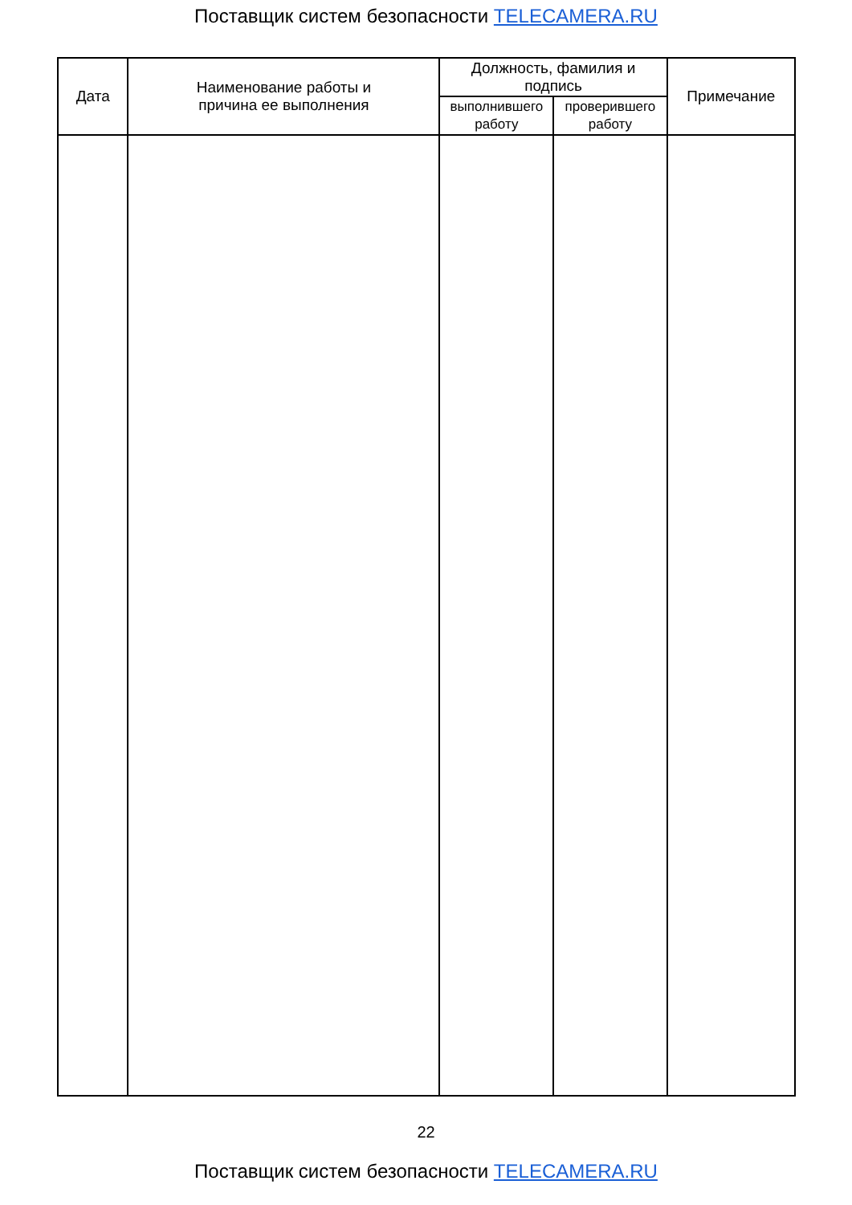Поставщик систем безопасности TELECAMERA.RU
| Дата | Наименование работы и причина ее выполнения | Должность, фамилия и подпись | | Примечание |
| --- | --- | --- | --- | --- |
| | | выполнившего работу | проверившего работу | |
22
Поставщик систем безопасности TELECAMERA.RU